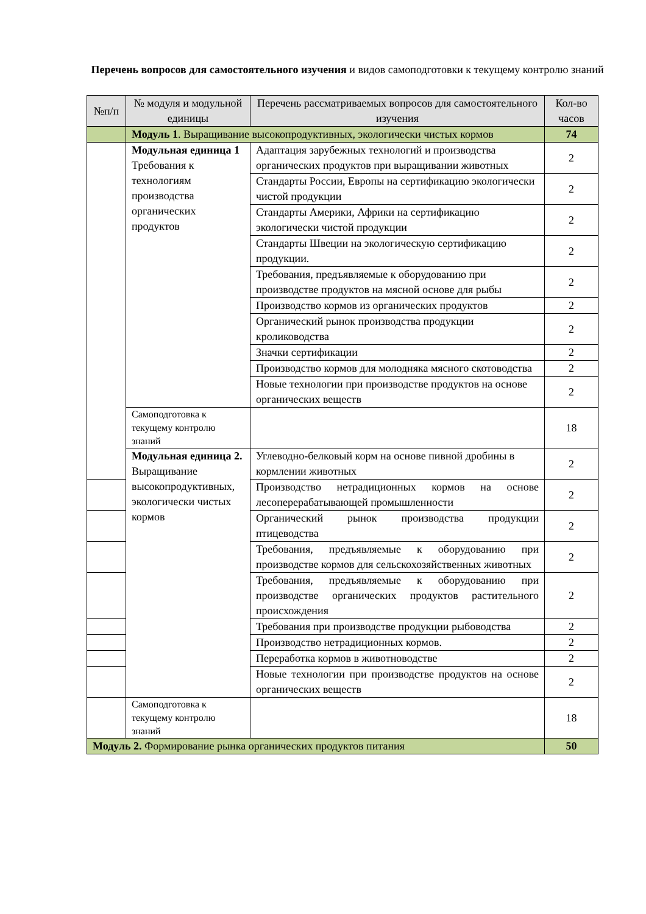Перечень вопросов для самостоятельного изучения и видов самоподготовки к текущему контролю знаний
| №п/п | № модуля и модульной единицы | Перечень рассматриваемых вопросов для самостоятельного изучения | Кол-во часов |
| --- | --- | --- | --- |
| | Модуль 1 . Выращивание высокопродуктивных, экологически чистых кормов | | 74 |
| | Модульная единица 1 Требования к технологиям производства органических продуктов | Адаптация зарубежных технологий и производства органических продуктов при выращивании животных | 2 |
| | | Стандарты России, Европы на сертификацию экологически чистой продукции | 2 |
| | | Стандарты Америки, Африки на сертификацию экологически чистой продукции | 2 |
| | | Стандарты Швеции на экологическую сертификацию продукции. | 2 |
| | | Требования, предъявляемые к оборудованию при производстве продуктов на мясной основе для рыбы | 2 |
| | | Производство кормов из органических продуктов | 2 |
| | | Органический рынок производства продукции кролиководства | 2 |
| | | Значки сертификации | 2 |
| | | Производство кормов для молодняка мясного скотоводства | 2 |
| | | Новые технологии при производстве продуктов на основе органических веществ | 2 |
| | Самоподготовка к текущему контролю знаний | | 18 |
| | Модульная единица 2. Выращивание высокопродуктивных, экологически чистых кормов | Углеводно-белковый корм на основе пивной дробины в кормлении животных | 2 |
| | | Производство нетрадиционных кормов на основе лесоперерабатывающей промышленности | 2 |
| | | Органический рынок производства продукции птицеводства | 2 |
| | | Требования, предъявляемые к оборудованию при производстве кормов для сельскохозяйственных животных | 2 |
| | | Требования, предъявляемые к оборудованию при производстве органических продуктов растительного происхождения | 2 |
| | | Требования при производстве продукции рыбоводства | 2 |
| | | Производство нетрадиционных кормов. | 2 |
| | | Переработка кормов в животноводстве | 2 |
| | | Новые технологии при производстве продуктов на основе органических веществ | 2 |
| | Самоподготовка к текущему контролю знаний | | 18 |
| Модуль 2. Формирование рынка органических продуктов питания | | | 50 |